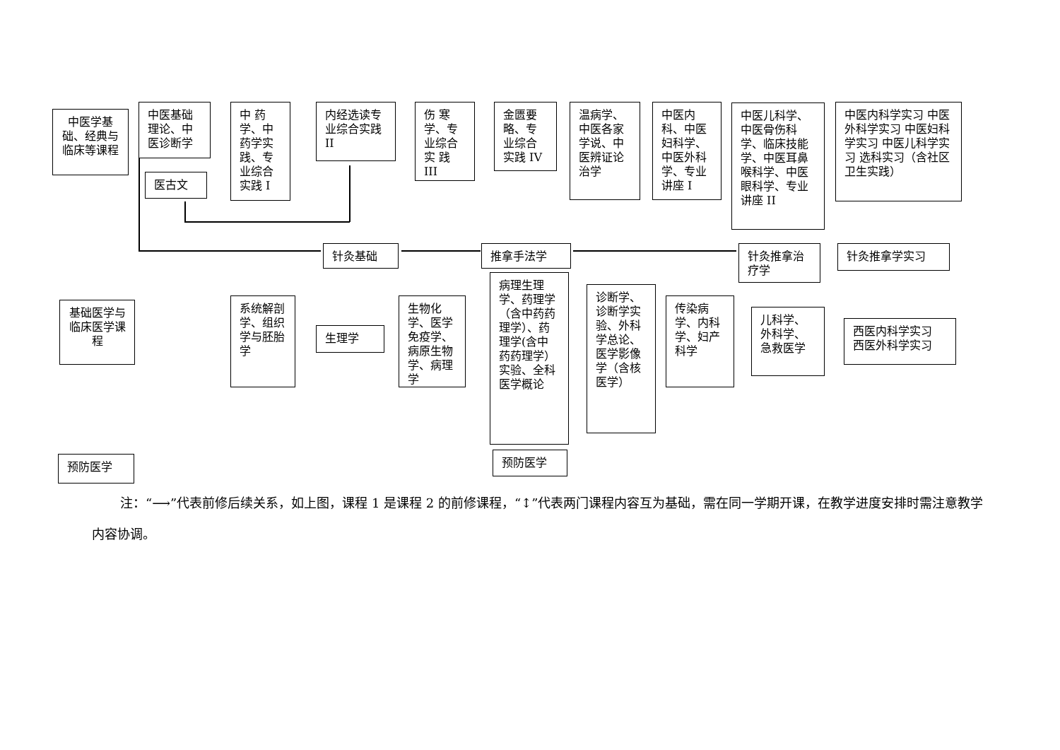中医学基础、经典与临床等课程
中医基础理论、中医诊断学
医古文
中 药学、中药学实践、专业综合实践 I
内经选读专业综合实践 II
伤 寒学、专业综合实 践 III
金匮要略、专业综合实践 IV
温病学、中医各家学说、中医辨证论治学
中医内科、中医妇科学、中医外科学、专业讲座 I
中医儿科学、中医骨伤科学、临床技能学、中医耳鼻喉科学、中医眼科学、专业讲座 II
中医内科学实习 中医外科学实习 中医妇科学实习 中医儿科学实习 选科实习（含社区卫生实践）
针灸基础 推拿手法学 针灸推拿治疗学 针灸推拿学实习
基础医学与临床医学课程
系统解剖学、组织学与胚胎学
生理学
生物化学、医学免疫学、病原生物学、病理学
病理生理学、药理学（含中药药理学）、药理学(含中药药理学）实验、全科医学概论
预防医学
诊断学、诊断学实验、外科学总论、医学影像学（含核医学）
传染病学、内科学、妇产科学
儿科学、外科学、急救医学
西医内科学实习 西医外科学实习
预防医学
注：“⟶”代表前修后续关系，如上图，课程 1 是课程 2 的前修课程，“↕”代表两门课程内容互为基础，需在同一学期开课，在教学进度安排时需注意教学内容协调。